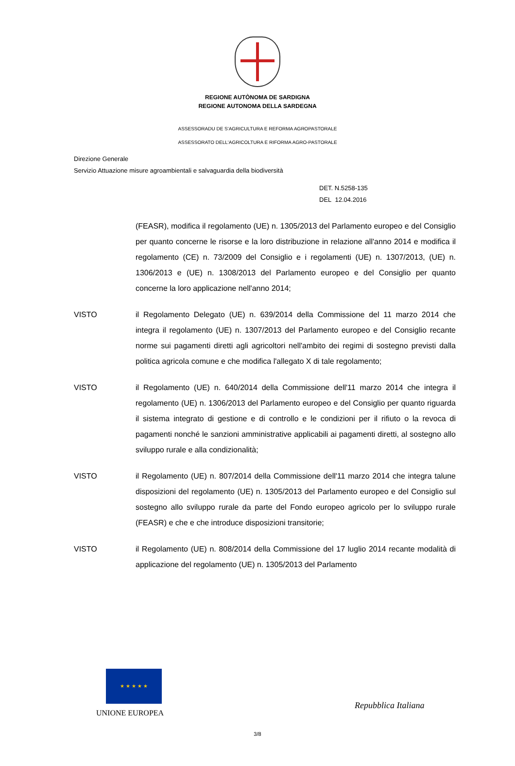REGIONE AUTÒNOMA DE SARDIGNA
REGIONE AUTONOMA DELLA SARDEGNA
ASSESSORADU DE S'AGRICULTURA E REFORMA AGROPASTORALE
ASSESSORATO DELL'AGRICOLTURA E RIFORMA AGRO-PASTORALE
Direzione Generale
Servizio Attuazione misure agroambientali e salvaguardia della biodiversità
DET. N.5258-135
DEL 12.04.2016
(FEASR), modifica il regolamento (UE) n. 1305/2013 del Parlamento europeo e del Consiglio per quanto concerne le risorse e la loro distribuzione in relazione all'anno 2014 e modifica il regolamento (CE) n. 73/2009 del Consiglio e i regolamenti (UE) n. 1307/2013, (UE) n. 1306/2013 e (UE) n. 1308/2013 del Parlamento europeo e del Consiglio per quanto concerne la loro applicazione nell'anno 2014;
VISTO il Regolamento Delegato (UE) n. 639/2014 della Commissione del 11 marzo 2014 che integra il regolamento (UE) n. 1307/2013 del Parlamento europeo e del Consiglio recante norme sui pagamenti diretti agli agricoltori nell'ambito dei regimi di sostegno previsti dalla politica agricola comune e che modifica l'allegato X di tale regolamento;
VISTO il Regolamento (UE) n. 640/2014 della Commissione dell'11 marzo 2014 che integra il regolamento (UE) n. 1306/2013 del Parlamento europeo e del Consiglio per quanto riguarda il sistema integrato di gestione e di controllo e le condizioni per il rifiuto o la revoca di pagamenti nonché le sanzioni amministrative applicabili ai pagamenti diretti, al sostegno allo sviluppo rurale e alla condizionalità;
VISTO il Regolamento (UE) n. 807/2014 della Commissione dell'11 marzo 2014 che integra talune disposizioni del regolamento (UE) n. 1305/2013 del Parlamento europeo e del Consiglio sul sostegno allo sviluppo rurale da parte del Fondo europeo agricolo per lo sviluppo rurale (FEASR) e che e che introduce disposizioni transitorie;
VISTO il Regolamento (UE) n. 808/2014 della Commissione del 17 luglio 2014 recante modalità di applicazione del regolamento (UE) n. 1305/2013 del Parlamento
★ ★ ★ ★ ★
UNIONE EUROPEA
Repubblica Italiana
3/8